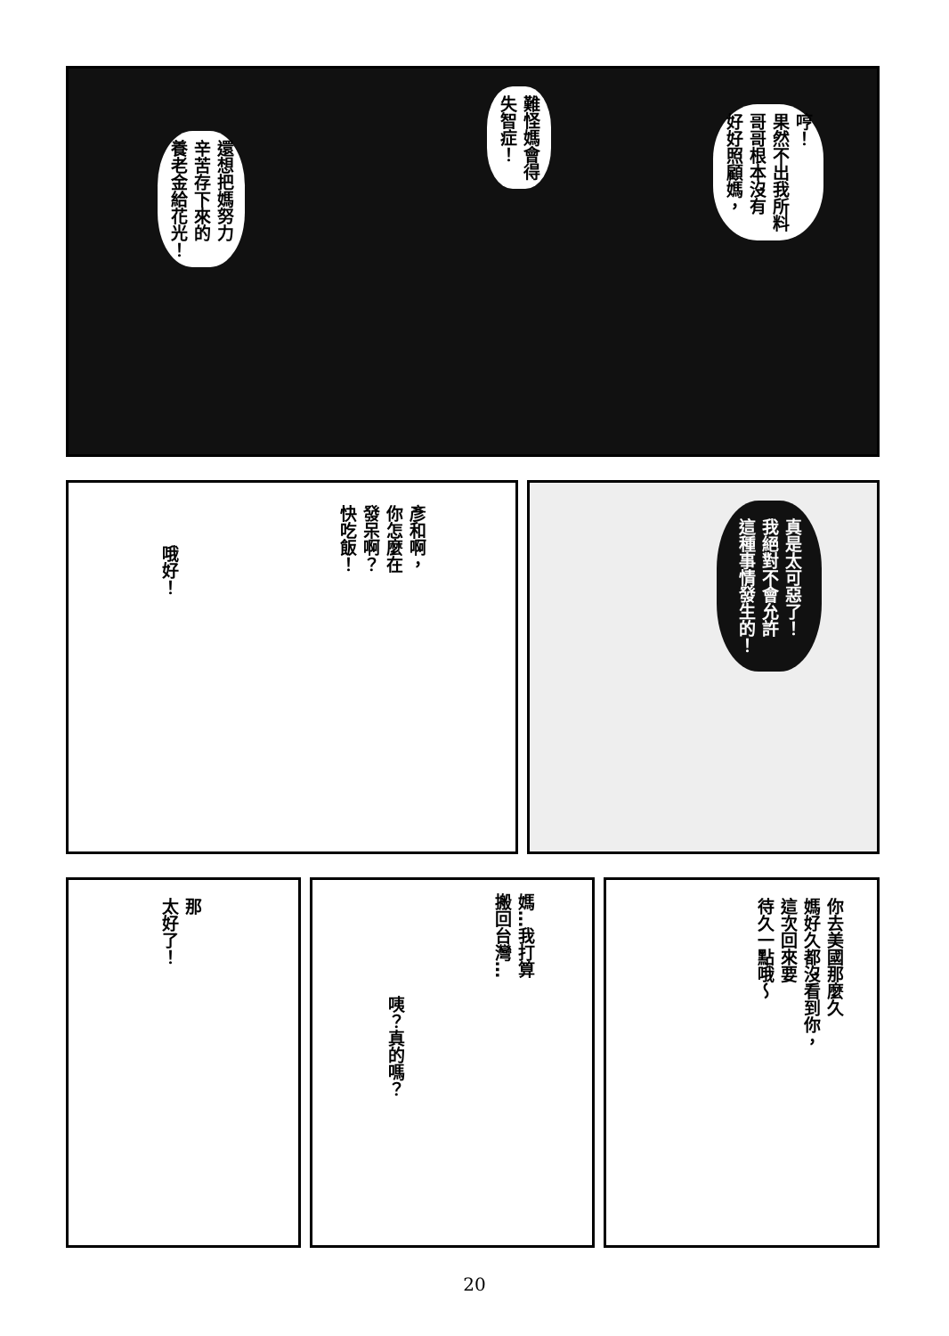哼！
果然不出我所料
哥哥根本沒有
好好照顧媽，
難怪媽會得
失智症！
還想把媽努力
辛苦存下來的
養老金給花光！
彥和啊，
你怎麼在
發呆啊？
快吃飯！
哦好！
真是太可惡了！
我絕對不會允許
這種事情發生的！
那
太好了！
媽…我打算
搬回台灣…
咦？真的嗎？
你去美國那麼久
媽好久都沒看到你，
這次回來要
待久一點哦～
20